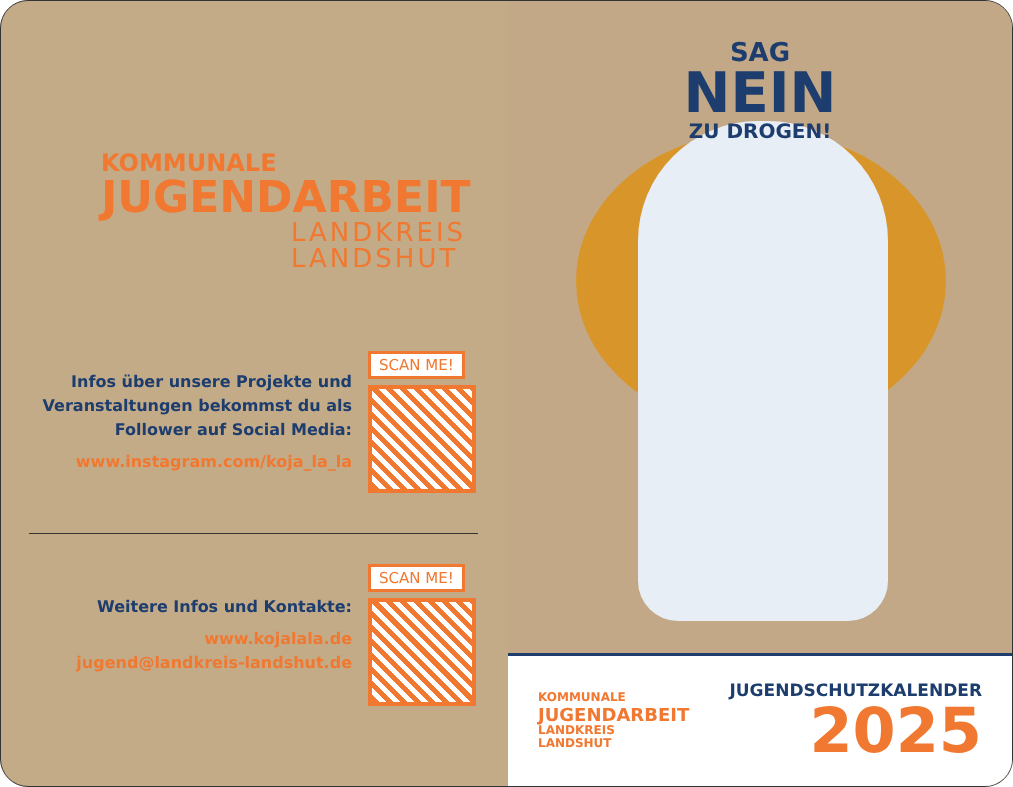KOMMUNALE
JUGENDARBEIT
LANDKREIS
LANDSHUT
Infos über unsere Projekte und
Veranstaltungen bekommst du als
Follower auf Social Media:
www.instagram.com/koja_la_la
SCAN ME!
Weitere Infos und Kontakte:
www.kojalala.de
jugend@landkreis-landshut.de
SCAN ME!
SAG
NEIN
ZU DROGEN!
KOMMUNALE
JUGENDARBEIT
LANDKREIS
LANDSHUT
JUGENDSCHUTZKALENDER
2025